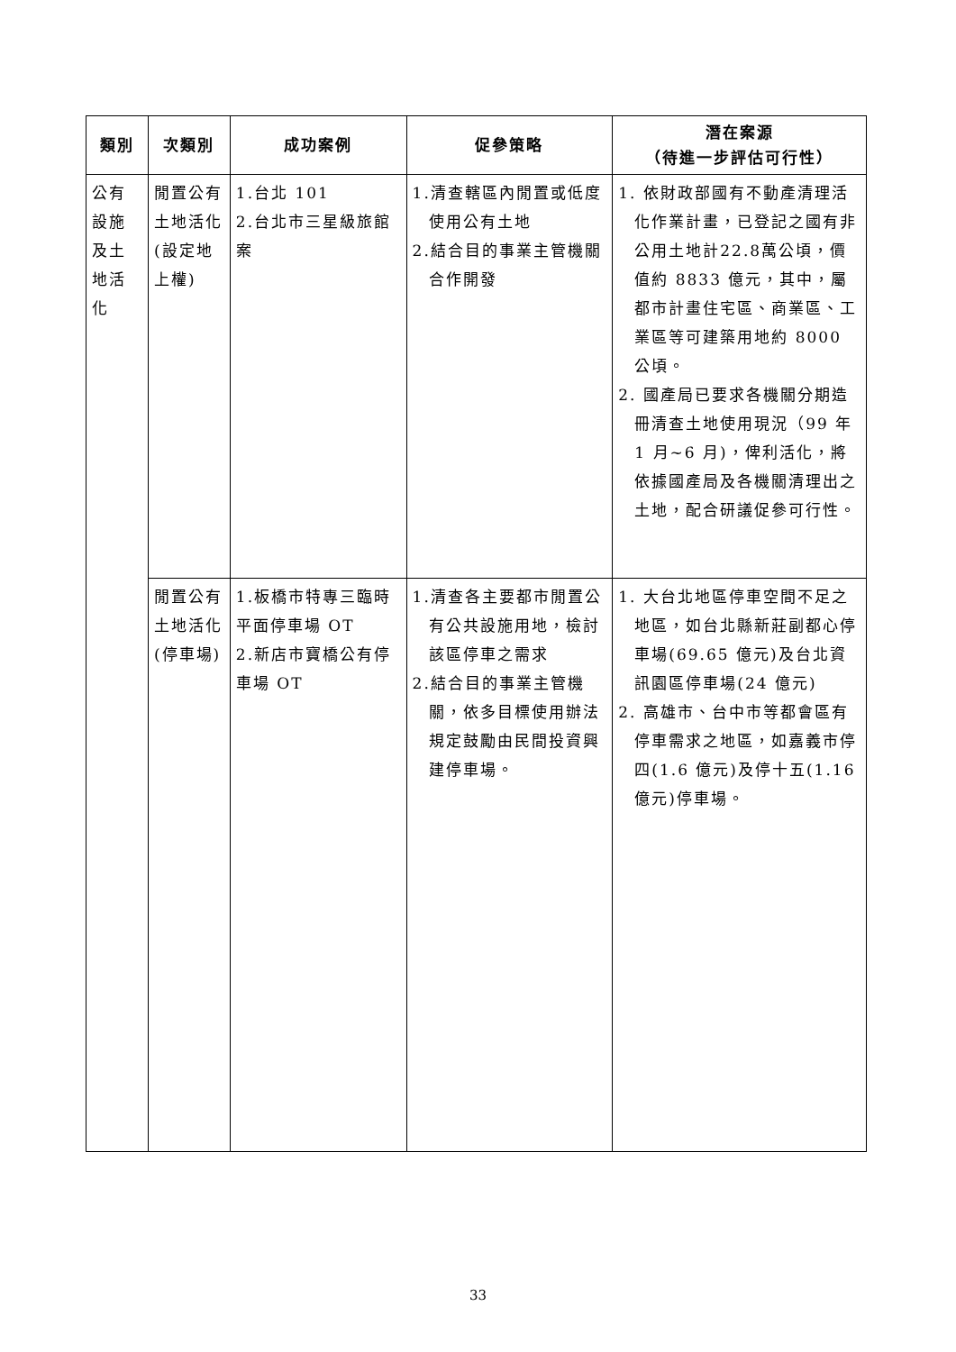| 類別 | 次類別 | 成功案例 | 促參策略 | 潛在案源 （待進一步評估可行性） |
| --- | --- | --- | --- | --- |
| 公有設施及土地活化 | 閒置公有土地活化(設定地上權) | 1.台北 101 2.台北市三星級旅館案 | 1.清查轄區內閒置或低度使用公有土地 2.結合目的事業主管機關合作開發 | 1. 依財政部國有不動產清理活化作業計畫，已登記之國有非公用土地計22.8萬公頃，價值約 8833 億元，其中，屬都市計畫住宅區、商業區、工業區等可建築用地約 8000 公頃。 2. 國產局已要求各機關分期造冊清查土地使用現況（99 年 1 月~6 月)，俾利活化，將依據國產局及各機關清理出之土地，配合研議促參可行性。 |
| | 閒置公有土地活化(停車場) | 1.板橋市特專三臨時平面停車場 OT 2.新店市寶橋公有停車場 OT | 1.清查各主要都市閒置公有公共設施用地，檢討該區停車之需求 2.結合目的事業主管機關，依多目標使用辦法規定鼓勵由民間投資興建停車場。 | 1. 大台北地區停車空間不足之地區，如台北縣新莊副都心停車場(69.65 億元)及台北資訊園區停車場(24 億元) 2. 高雄市、台中市等都會區有停車需求之地區，如嘉義市停四(1.6 億元)及停十五(1.16 億元)停車場。 |
33